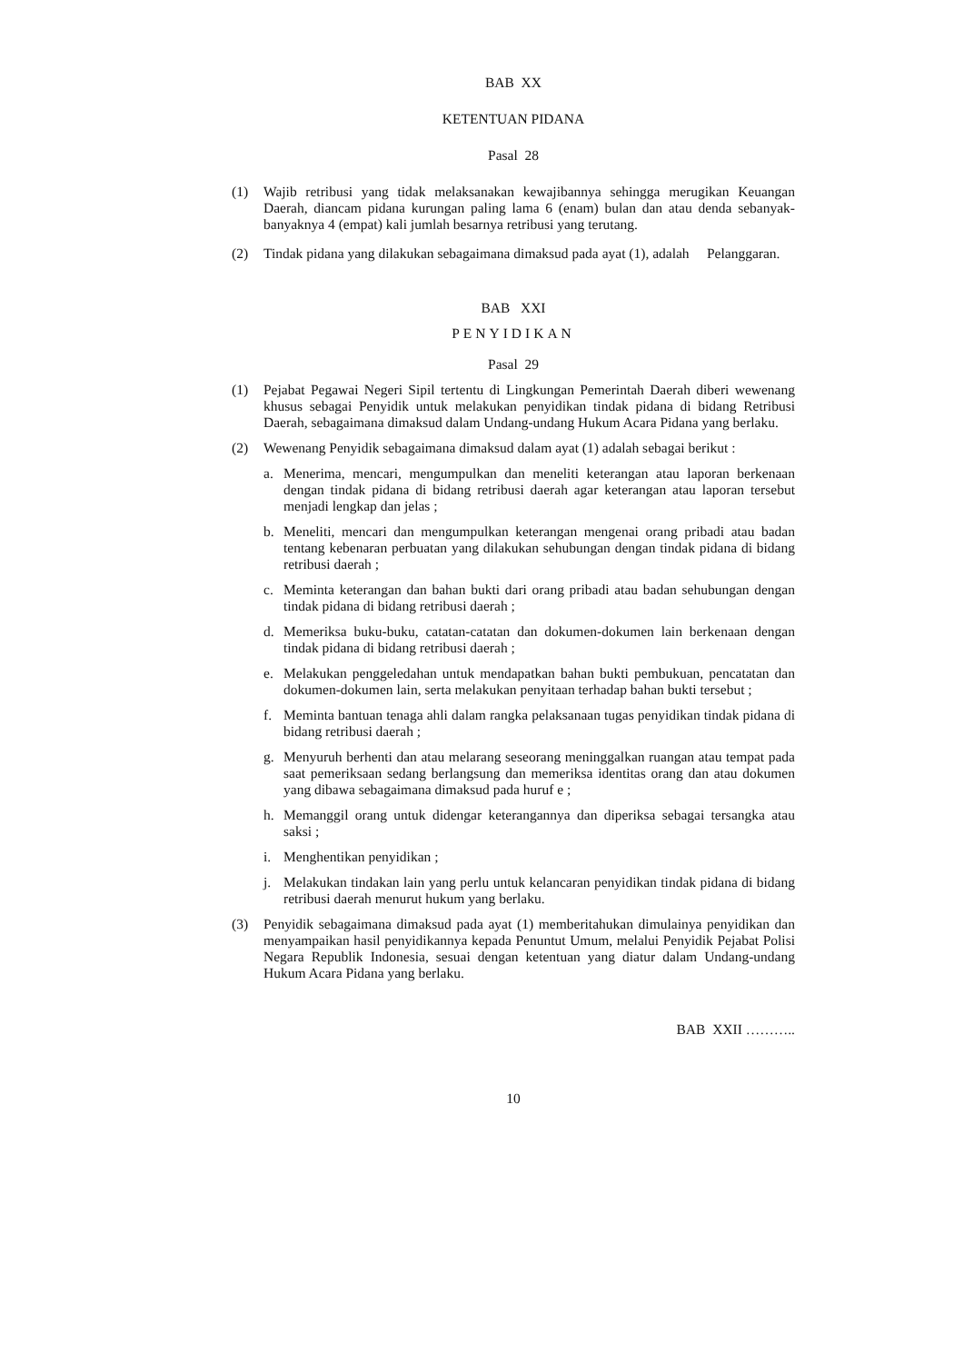BAB XX
KETENTUAN PIDANA
Pasal 28
(1) Wajib retribusi yang tidak melaksanakan kewajibannya sehingga merugikan Keuangan Daerah, diancam pidana kurungan paling lama 6 (enam) bulan dan atau denda sebanyak-banyaknya 4 (empat) kali jumlah besarnya retribusi yang terutang.
(2) Tindak pidana yang dilakukan sebagaimana dimaksud pada ayat (1), adalah Pelanggaran.
BAB XXI
PENYIDIKAN
Pasal 29
(1) Pejabat Pegawai Negeri Sipil tertentu di Lingkungan Pemerintah Daerah diberi wewenang khusus sebagai Penyidik untuk melakukan penyidikan tindak pidana di bidang Retribusi Daerah, sebagaimana dimaksud dalam Undang-undang Hukum Acara Pidana yang berlaku.
(2) Wewenang Penyidik sebagaimana dimaksud dalam ayat (1) adalah sebagai berikut :
a. Menerima, mencari, mengumpulkan dan meneliti keterangan atau laporan berkenaan dengan tindak pidana di bidang retribusi daerah agar keterangan atau laporan tersebut menjadi lengkap dan jelas ;
b. Meneliti, mencari dan mengumpulkan keterangan mengenai orang pribadi atau badan tentang kebenaran perbuatan yang dilakukan sehubungan dengan tindak pidana di bidang retribusi daerah ;
c. Meminta keterangan dan bahan bukti dari orang pribadi atau badan sehubungan dengan tindak pidana di bidang retribusi daerah ;
d. Memeriksa buku-buku, catatan-catatan dan dokumen-dokumen lain berkenaan dengan tindak pidana di bidang retribusi daerah ;
e. Melakukan penggeledahan untuk mendapatkan bahan bukti pembukuan, pencatatan dan dokumen-dokumen lain, serta melakukan penyitaan terhadap bahan bukti tersebut ;
f. Meminta bantuan tenaga ahli dalam rangka pelaksanaan tugas penyidikan tindak pidana di bidang retribusi daerah ;
g. Menyuruh berhenti dan atau melarang seseorang meninggalkan ruangan atau tempat pada saat pemeriksaan sedang berlangsung dan memeriksa identitas orang dan atau dokumen yang dibawa sebagaimana dimaksud pada huruf e ;
h. Memanggil orang untuk didengar keterangannya dan diperiksa sebagai tersangka atau saksi ;
i. Menghentikan penyidikan ;
j. Melakukan tindakan lain yang perlu untuk kelancaran penyidikan tindak pidana di bidang retribusi daerah menurut hukum yang berlaku.
(3) Penyidik sebagaimana dimaksud pada ayat (1) memberitahukan dimulainya penyidikan dan menyampaikan hasil penyidikannya kepada Penuntut Umum, melalui Penyidik Pejabat Polisi Negara Republik Indonesia, sesuai dengan ketentuan yang diatur dalam Undang-undang Hukum Acara Pidana yang berlaku.
BAB XXII ………..
10